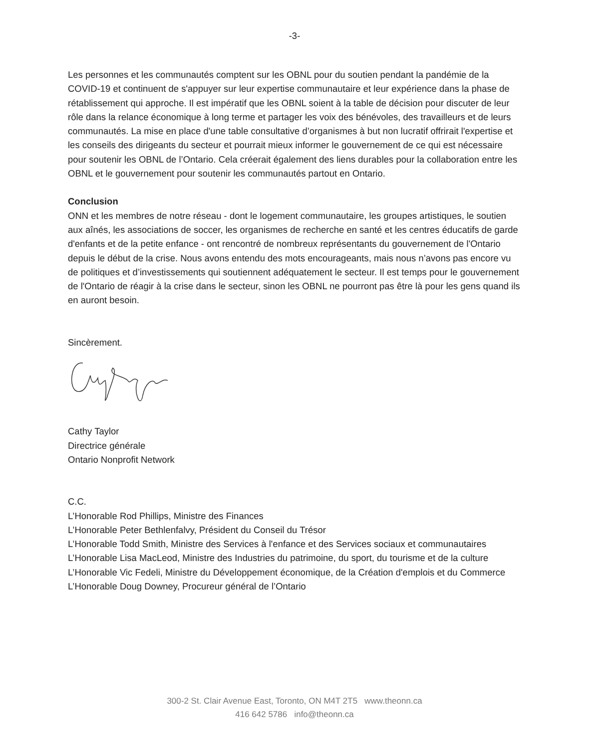-3-
Les personnes et les communautés comptent sur les OBNL pour du soutien pendant la pandémie de la COVID-19 et continuent de s'appuyer sur leur expertise communautaire et leur expérience dans la phase de rétablissement qui approche. Il est impératif que les OBNL soient à la table de décision pour discuter de leur rôle dans la relance économique à long terme et partager les voix des bénévoles, des travailleurs et de leurs communautés. La mise en place d'une table consultative d’organismes à but non lucratif offrirait l'expertise et les conseils des dirigeants du secteur et pourrait mieux informer le gouvernement de ce qui est nécessaire pour soutenir les OBNL de l’Ontario. Cela créerait également des liens durables pour la collaboration entre les OBNL et le gouvernement pour soutenir les communautés partout en Ontario.
Conclusion
ONN et les membres de notre réseau - dont le logement communautaire, les groupes artistiques, le soutien aux aînés, les associations de soccer, les organismes de recherche en santé et les centres éducatifs de garde d'enfants et de la petite enfance - ont rencontré de nombreux représentants du gouvernement de l'Ontario depuis le début de la crise. Nous avons entendu des mots encourageants, mais nous n’avons pas encore vu de politiques et d’investissements qui soutiennent adéquatement le secteur. Il est temps pour le gouvernement de l'Ontario de réagir à la crise dans le secteur, sinon les OBNL ne pourront pas être là pour les gens quand ils en auront besoin.
Sincèrement.
Cathy Taylor
Directrice générale
Ontario Nonprofit Network
C.C.
L’Honorable Rod Phillips, Ministre des Finances
L’Honorable Peter Bethlenfalvy, Président du Conseil du Trésor
L’Honorable Todd Smith, Ministre des Services à l'enfance et des Services sociaux et communautaires
L’Honorable Lisa MacLeod, Ministre des Industries du patrimoine, du sport, du tourisme et de la culture
L’Honorable Vic Fedeli, Ministre du Développement économique, de la Création d'emplois et du Commerce
L’Honorable Doug Downey, Procureur général de l’Ontario
300-2 St. Clair Avenue East, Toronto, ON M4T 2T5 www.theonn.ca
416 642 5786 info@theonn.ca